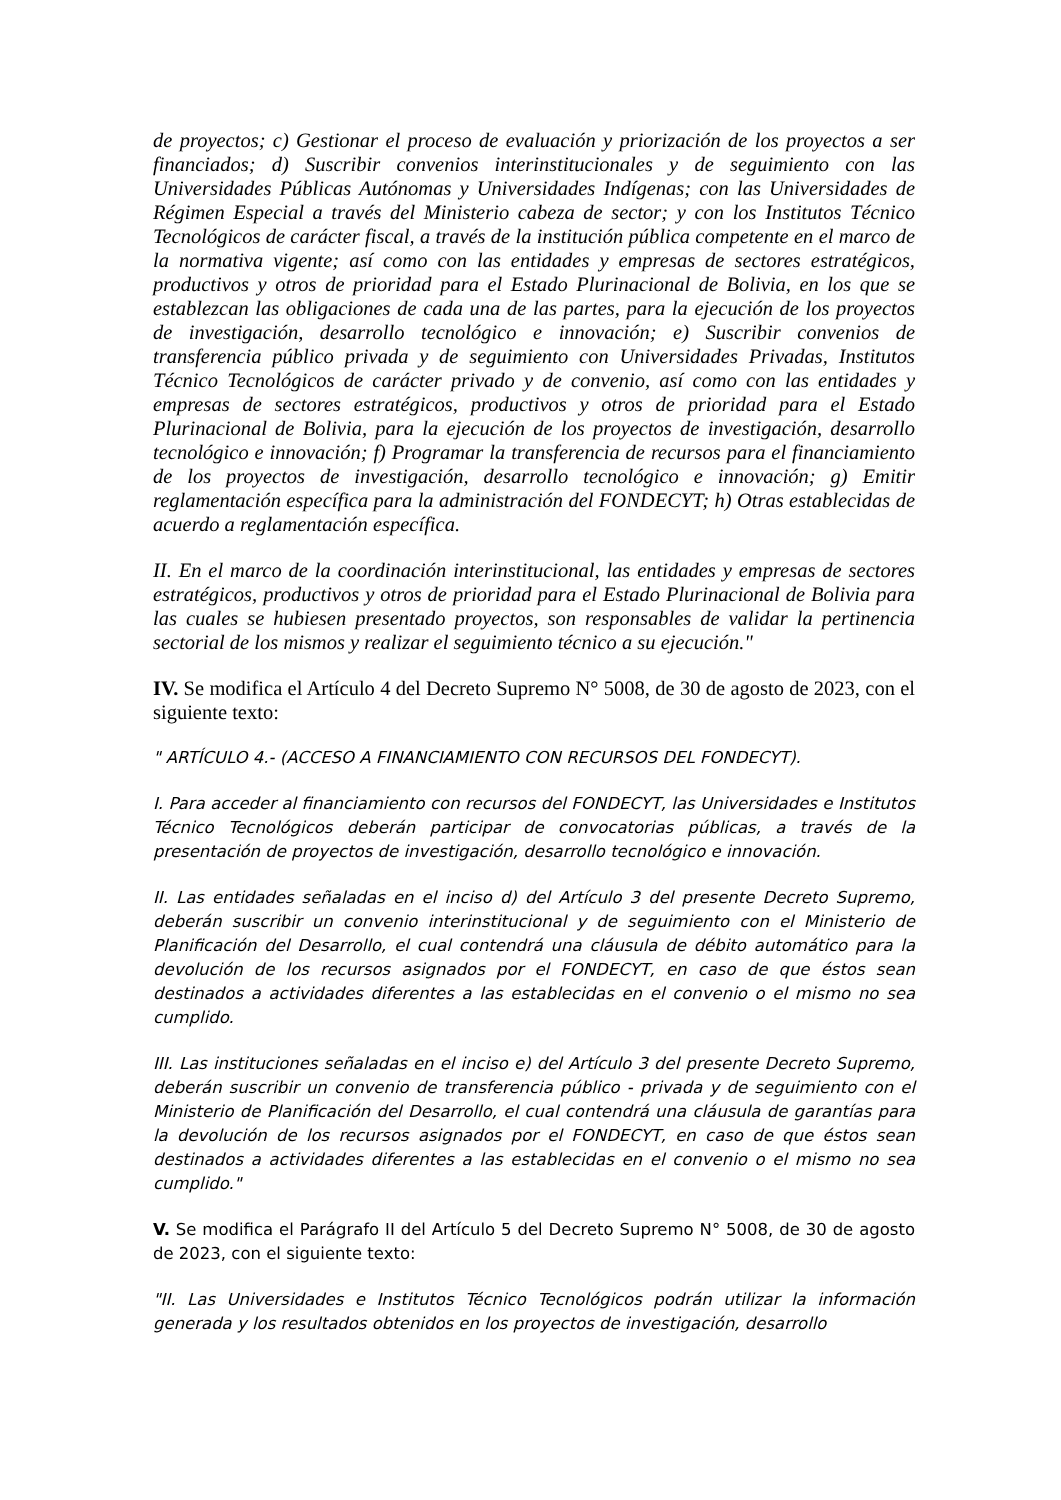de proyectos; c) Gestionar el proceso de evaluación y priorización de los proyectos a ser financiados; d) Suscribir convenios interinstitucionales y de seguimiento con las Universidades Públicas Autónomas y Universidades Indígenas; con las Universidades de Régimen Especial a través del Ministerio cabeza de sector; y con los Institutos Técnico Tecnológicos de carácter fiscal, a través de la institución pública competente en el marco de la normativa vigente; así como con las entidades y empresas de sectores estratégicos, productivos y otros de prioridad para el Estado Plurinacional de Bolivia, en los que se establezcan las obligaciones de cada una de las partes, para la ejecución de los proyectos de investigación, desarrollo tecnológico e innovación; e) Suscribir convenios de transferencia público privada y de seguimiento con Universidades Privadas, Institutos Técnico Tecnológicos de carácter privado y de convenio, así como con las entidades y empresas de sectores estratégicos, productivos y otros de prioridad para el Estado Plurinacional de Bolivia, para la ejecución de los proyectos de investigación, desarrollo tecnológico e innovación; f) Programar la transferencia de recursos para el financiamiento de los proyectos de investigación, desarrollo tecnológico e innovación; g) Emitir reglamentación específica para la administración del FONDECYT; h) Otras establecidas de acuerdo a reglamentación específica.
II. En el marco de la coordinación interinstitucional, las entidades y empresas de sectores estratégicos, productivos y otros de prioridad para el Estado Plurinacional de Bolivia para las cuales se hubiesen presentado proyectos, son responsables de validar la pertinencia sectorial de los mismos y realizar el seguimiento técnico a su ejecución."
IV. Se modifica el Artículo 4 del Decreto Supremo N° 5008, de 30 de agosto de 2023, con el siguiente texto:
" ARTÍCULO 4.- (ACCESO A FINANCIAMIENTO CON RECURSOS DEL FONDECYT).
I. Para acceder al financiamiento con recursos del FONDECYT, las Universidades e Institutos Técnico Tecnológicos deberán participar de convocatorias públicas, a través de la presentación de proyectos de investigación, desarrollo tecnológico e innovación.
II. Las entidades señaladas en el inciso d) del Artículo 3 del presente Decreto Supremo, deberán suscribir un convenio interinstitucional y de seguimiento con el Ministerio de Planificación del Desarrollo, el cual contendrá una cláusula de débito automático para la devolución de los recursos asignados por el FONDECYT, en caso de que éstos sean destinados a actividades diferentes a las establecidas en el convenio o el mismo no sea cumplido.
III. Las instituciones señaladas en el inciso e) del Artículo 3 del presente Decreto Supremo, deberán suscribir un convenio de transferencia público - privada y de seguimiento con el Ministerio de Planificación del Desarrollo, el cual contendrá una cláusula de garantías para la devolución de los recursos asignados por el FONDECYT, en caso de que éstos sean destinados a actividades diferentes a las establecidas en el convenio o el mismo no sea cumplido."
V. Se modifica el Parágrafo II del Artículo 5 del Decreto Supremo N° 5008, de 30 de agosto de 2023, con el siguiente texto:
"II. Las Universidades e Institutos Técnico Tecnológicos podrán utilizar la información generada y los resultados obtenidos en los proyectos de investigación, desarrollo